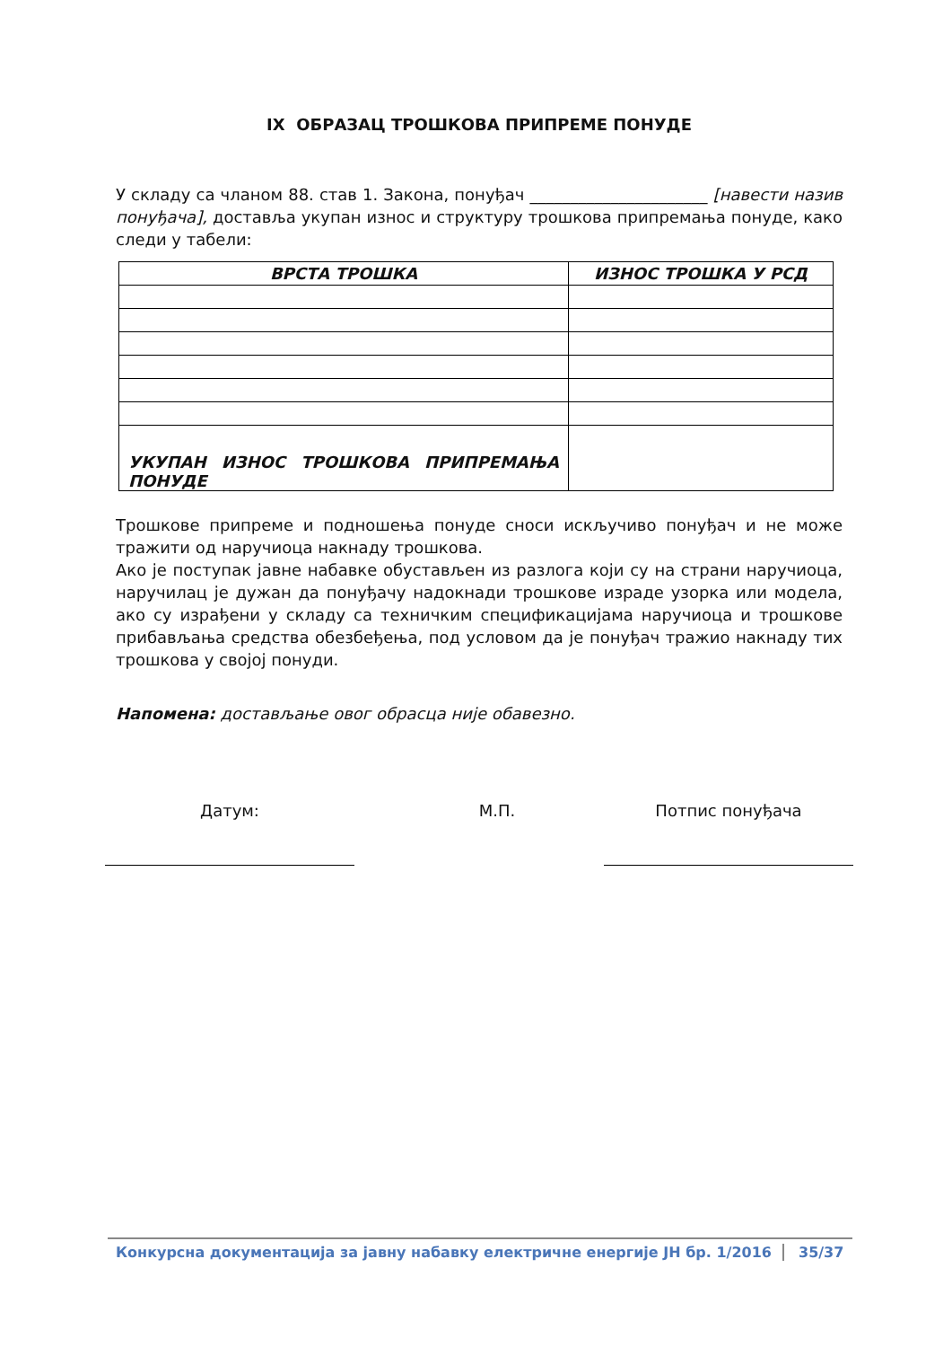IX ОБРАЗАЦ ТРОШКОВА ПРИПРЕМЕ ПОНУДЕ
У складу са чланом 88. став 1. Закона, понуђач ______________________ [навести назив понуђача], доставља укупан износ и структуру трошкова припремања понуде, како следи у табели:
| ВРСТА ТРОШКА | ИЗНОС ТРОШКА У РСД |
| --- | --- |
| УКУПАН ИЗНОС ТРОШКОВА ПРИПРЕМАЊА ПОНУДЕ | |
Трошкове припреме и подношења понуде сноси искључиво понуђач и не може тражити од наручиоца накнаду трошкова.
Ако је поступак јавне набавке обустављен из разлога који су на страни наручиоца, наручилац је дужан да понуђачу надокнади трошкове израде узорка или модела, ако су израђени у складу са техничким спецификацијама наручиоца и трошкове прибављања средства обезбеђења, под условом да је понуђач тражио накнаду тих трошкова у својој понуди.
Напомена: достављање овог обрасца није обавезно.
Датум: М.П. Потпис понуђача
Конкурсна документација за јавну набавку електричне енергије ЈН бр. 1/2016 35/37